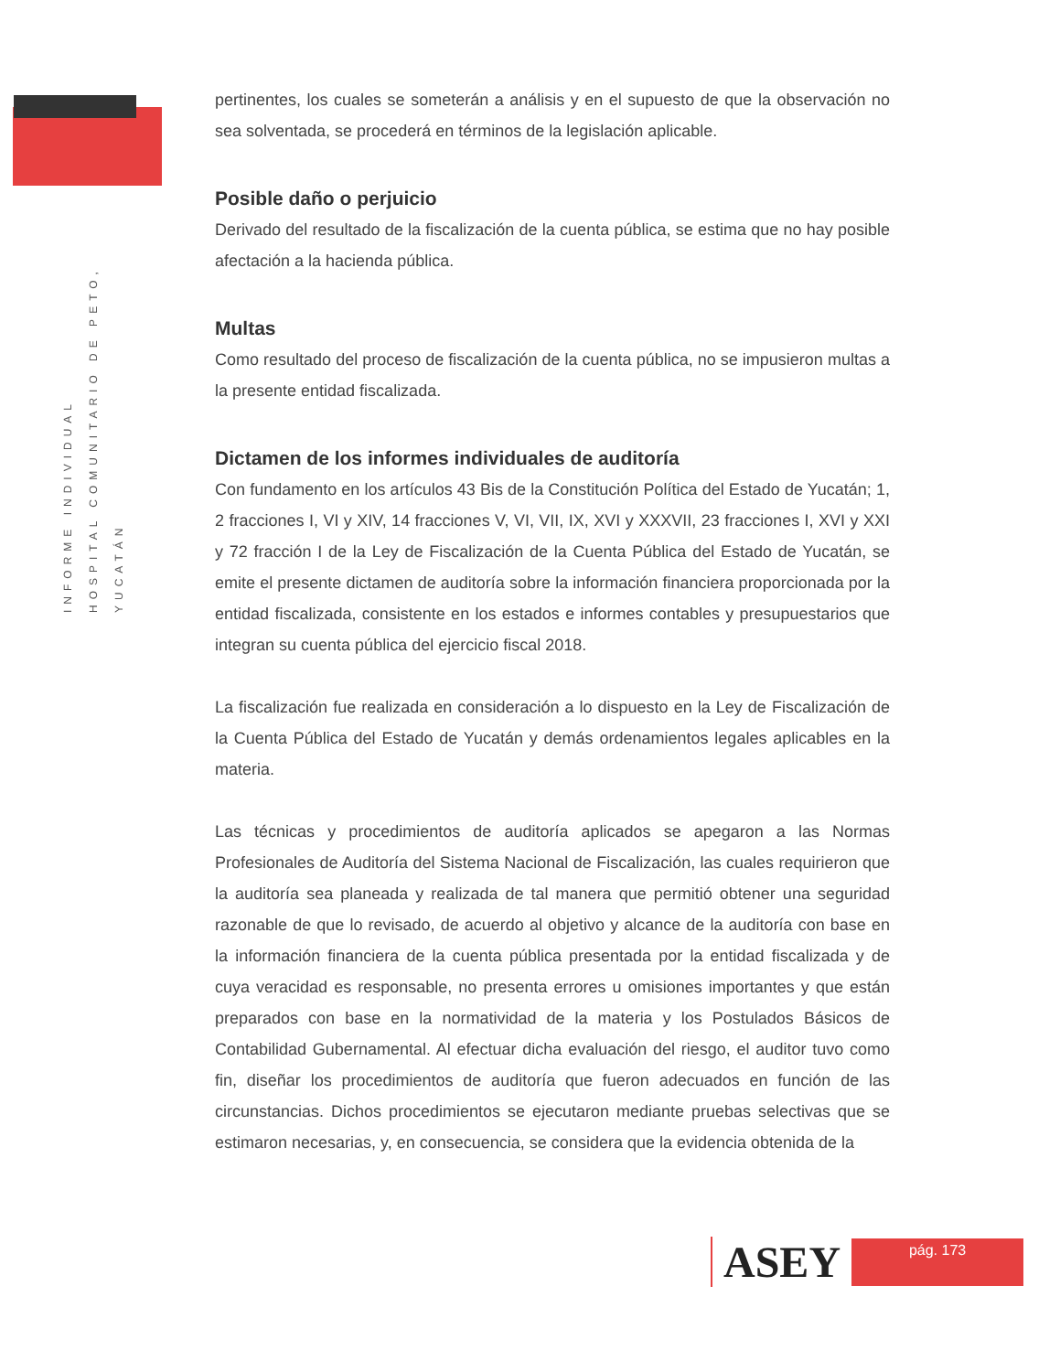INFORME INDIVIDUAL
HOSPITAL COMUNITARIO DE PETO, YUCATÁN
pertinentes, los cuales se someterán a análisis y en el supuesto de que la observación no sea solventada, se procederá en términos de la legislación aplicable.
Posible daño o perjuicio
Derivado del resultado de la fiscalización de la cuenta pública, se estima que no hay posible afectación a la hacienda pública.
Multas
Como resultado del proceso de fiscalización de la cuenta pública, no se impusieron multas a la presente entidad fiscalizada.
Dictamen de los informes individuales de auditoría
Con fundamento en los artículos 43 Bis de la Constitución Política del Estado de Yucatán; 1, 2 fracciones I, VI y XIV, 14 fracciones V, VI, VII, IX, XVI y XXXVII, 23 fracciones I, XVI y XXI y 72 fracción I de la Ley de Fiscalización de la Cuenta Pública del Estado de Yucatán, se emite el presente dictamen de auditoría sobre la información financiera proporcionada por la entidad fiscalizada, consistente en los estados e informes contables y presupuestarios que integran su cuenta pública del ejercicio fiscal 2018.
La fiscalización fue realizada en consideración a lo dispuesto en la Ley de Fiscalización de la Cuenta Pública del Estado de Yucatán y demás ordenamientos legales aplicables en la materia.
Las técnicas y procedimientos de auditoría aplicados se apegaron a las Normas Profesionales de Auditoría del Sistema Nacional de Fiscalización, las cuales requirieron que la auditoría sea planeada y realizada de tal manera que permitió obtener una seguridad razonable de que lo revisado, de acuerdo al objetivo y alcance de la auditoría con base en la información financiera de la cuenta pública presentada por la entidad fiscalizada y de cuya veracidad es responsable, no presenta errores u omisiones importantes y que están preparados con base en la normatividad de la materia y los Postulados Básicos de Contabilidad Gubernamental. Al efectuar dicha evaluación del riesgo, el auditor tuvo como fin, diseñar los procedimientos de auditoría que fueron adecuados en función de las circunstancias. Dichos procedimientos se ejecutaron mediante pruebas selectivas que se estimaron necesarias, y, en consecuencia, se considera que la evidencia obtenida de la
ASEY
pág. 173